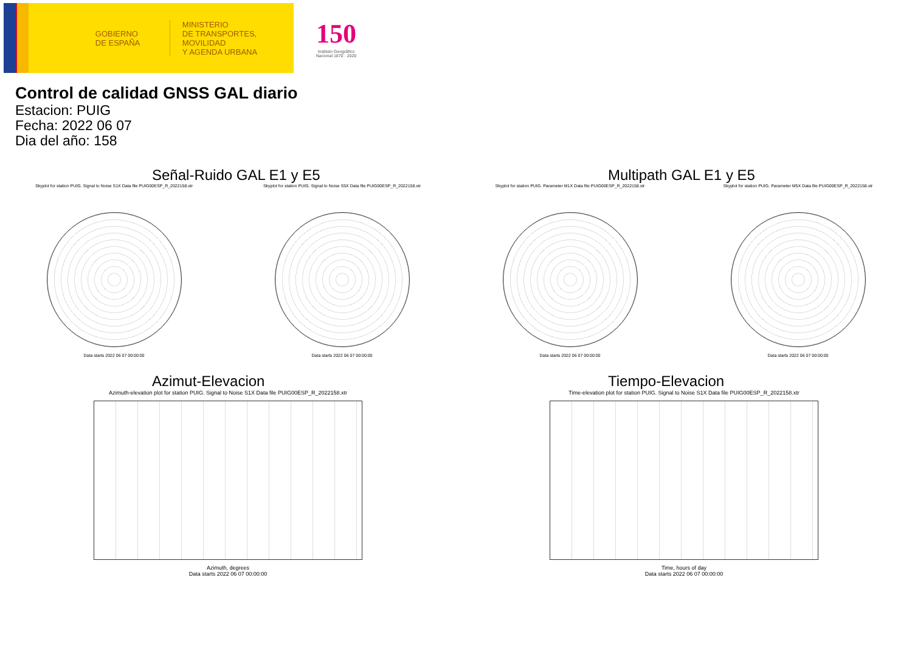GOBIERNO
DE ESPAÑA
MINISTERIO
DE TRANSPORTES, MOVILIDAD
Y AGENDA URBANA
150
Instituto Geográfico Nacional 1870 · 2020
Control de calidad GNSS GAL diario
Estacion: PUIG
Fecha: 2022 06 07
Dia del año: 158
Señal-Ruido GAL E1 y E5
Skyplot for station PUIG. Signal to Noise S1X Data file PUIG00ESP_R_2022158.xtr
Data starts 2022 06 07 00:00:00
Skyplot for station PUIG. Signal to Noise S5X Data file PUIG00ESP_R_2022158.xtr
Data starts 2022 06 07 00:00:00
Multipath GAL E1 y E5
Skyplot for station PUIG. Parameter M1X Data file PUIG00ESP_R_2022158.xtr
Data starts 2022 06 07 00:00:00
Skyplot for station PUIG. Parameter M5X Data file PUIG00ESP_R_2022158.xtr
Data starts 2022 06 07 00:00:00
Azimut-Elevacion
Azimuth-elevation plot for station PUIG. Signal to Noise S1X Data file PUIG00ESP_R_2022158.xtr
Azimuth, degrees
Data starts 2022 06 07 00:00:00
Tiempo-Elevacion
Time-elevation plot for station PUIG. Signal to Noise S1X Data file PUIG00ESP_R_2022158.xtr
Time, hours of day
Data starts 2022 06 07 00:00:00